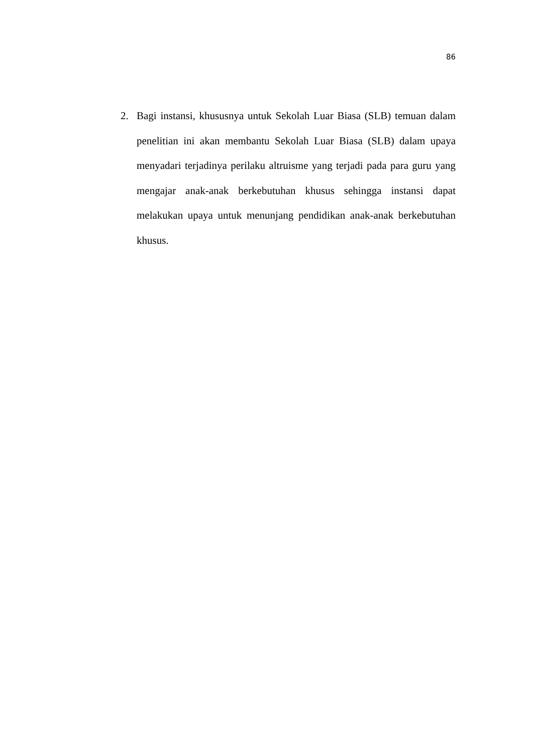86
2. Bagi instansi, khususnya untuk Sekolah Luar Biasa (SLB) temuan dalam penelitian ini akan membantu Sekolah Luar Biasa (SLB) dalam upaya menyadari terjadinya perilaku altruisme yang terjadi pada para guru yang mengajar anak-anak berkebutuhan khusus sehingga instansi dapat melakukan upaya untuk menunjang pendidikan anak-anak berkebutuhan khusus.